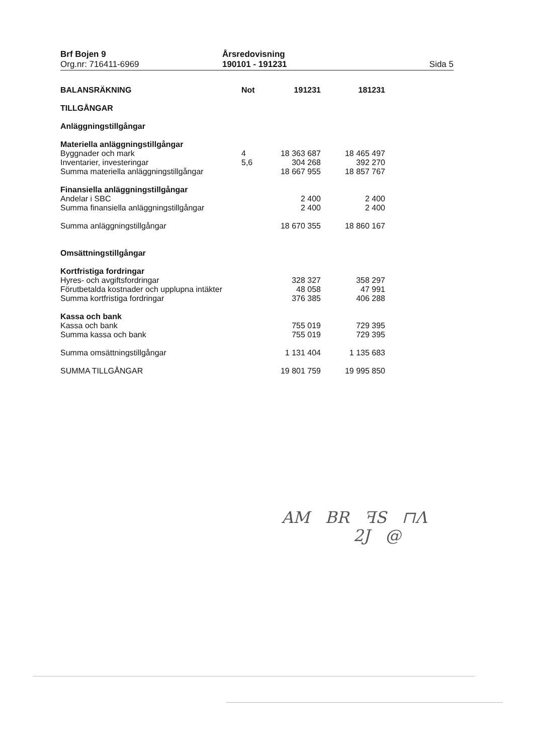Brf Bojen 9
Org.nr: 716411-6969
Årsredovisning
190101 - 191231
Sida 5
| BALANSRÄKNING | Not | 191231 | 181231 |
| TILLGÅNGAR | | | |
| Anläggningstillgångar | | | |
| Materiella anläggningstillgångar | | | |
| Byggnader och mark | 4 | 18 363 687 | 18 465 497 |
| Inventarier, investeringar | 5,6 | 304 268 | 392 270 |
| Summa materiella anläggningstillgångar | | 18 667 955 | 18 857 767 |
| Finansiella anläggningstillgångar | | | |
| Andelar i SBC | | 2 400 | 2 400 |
| Summa finansiella anläggningstillgångar | | 2 400 | 2 400 |
| Summa anläggningstillgångar | | 18 670 355 | 18 860 167 |
| Omsättningstillgångar | | | |
| Kortfristiga fordringar | | | |
| Hyres- och avgiftsfordringar | | 328 327 | 358 297 |
| Förutbetalda kostnader och upplupna intäkter | | 48 058 | 47 991 |
| Summa kortfristiga fordringar | | 376 385 | 406 288 |
| Kassa och bank | | | |
| Kassa och bank | | 755 019 | 729 395 |
| Summa kassa och bank | | 755 019 | 729 395 |
| Summa omsättningstillgångar | | 1 131 404 | 1 135 683 |
| SUMMA TILLGÅNGAR | | 19 801 759 | 19 995 850 |
AM BR ꟻS ⊓Λ
2J @